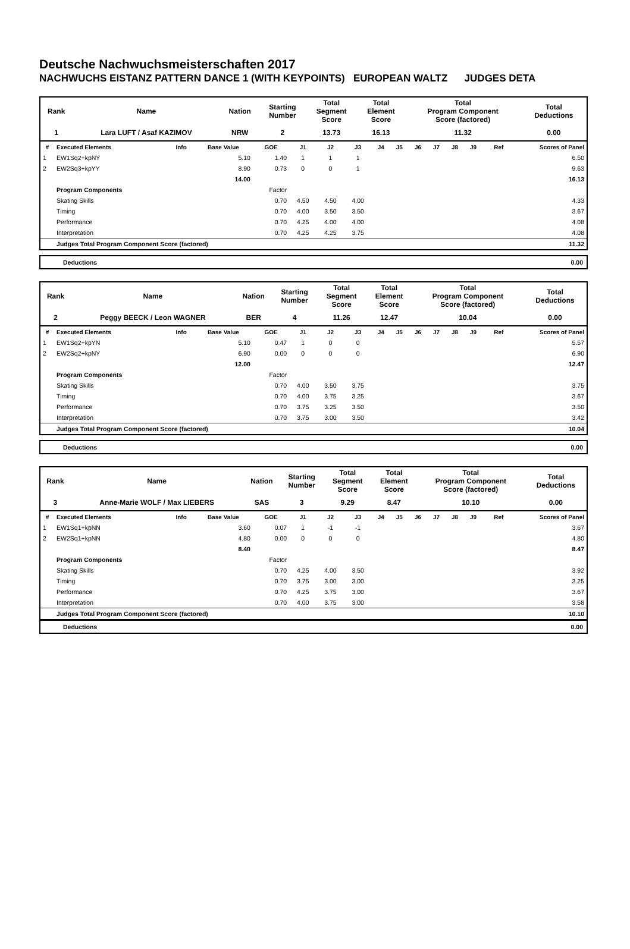Deutsche Nachwuchsmeisterschaften 2017
NACHWUCHS EISTANZ PATTERN DANCE 1 (WITH KEYPOINTS) EUROPEAN WALTZ JUDGES DETA
| Rank | Name | Nation | Starting Number | Total Segment Score | Total Element Score | Total Program Component Score (factored) | Total Deductions |
| --- | --- | --- | --- | --- | --- | --- | --- |
| 1 | Lara LUFT / Asaf KAZIMOV | NRW | 2 | 13.73 | 16.13 | 11.32 | 0.00 |
| # | Executed Elements | Info | Base Value | GOE | J1 | J2 | J3 | J4 | J5 | J6 | J7 | J8 | J9 | Ref | Scores of Panel |
| --- | --- | --- | --- | --- | --- | --- | --- | --- | --- | --- | --- | --- | --- | --- | --- |
| 1 | EW1Sq2+kpNY | | 5.10 | 1.40 | 1 | 1 | 1 | | | | | | | | 6.50 |
| 2 | EW2Sq3+kpYY | | 8.90 | 0.73 | 0 | 0 | 1 | | | | | | | | 9.63 |
| | | | 14.00 | | | | | | | | | | | | 16.13 |
| | Program Components | | | Factor | | | | | | | | | | | |
| | Skating Skills | | | 0.70 | 4.50 | 4.50 | 4.00 | | | | | | | | 4.33 |
| | Timing | | | 0.70 | 4.00 | 3.50 | 3.50 | | | | | | | | 3.67 |
| | Performance | | | 0.70 | 4.25 | 4.00 | 4.00 | | | | | | | | 4.08 |
| | Interpretation | | | 0.70 | 4.25 | 4.25 | 3.75 | | | | | | | | 4.08 |
| | Judges Total Program Component Score (factored) | | | | | | | | | | | | | | 11.32 |
Deductions 0.00
| Rank | Name | Nation | Starting Number | Total Segment Score | Total Element Score | Total Program Component Score (factored) | Total Deductions |
| --- | --- | --- | --- | --- | --- | --- | --- |
| 2 | Peggy BEECK / Leon WAGNER | BER | 4 | 11.26 | 12.47 | 10.04 | 0.00 |
| # | Executed Elements | Info | Base Value | GOE | J1 | J2 | J3 | J4 | J5 | J6 | J7 | J8 | J9 | Ref | Scores of Panel |
| --- | --- | --- | --- | --- | --- | --- | --- | --- | --- | --- | --- | --- | --- | --- | --- |
| 1 | EW1Sq2+kpYN | | 5.10 | 0.47 | 1 | 0 | 0 | | | | | | | | 5.57 |
| 2 | EW2Sq2+kpNY | | 6.90 | 0.00 | 0 | 0 | 0 | | | | | | | | 6.90 |
| | | | 12.00 | | | | | | | | | | | | 12.47 |
| | Program Components | | | Factor | | | | | | | | | | | |
| | Skating Skills | | | 0.70 | 4.00 | 3.50 | 3.75 | | | | | | | | 3.75 |
| | Timing | | | 0.70 | 4.00 | 3.75 | 3.25 | | | | | | | | 3.67 |
| | Performance | | | 0.70 | 3.75 | 3.25 | 3.50 | | | | | | | | 3.50 |
| | Interpretation | | | 0.70 | 3.75 | 3.00 | 3.50 | | | | | | | | 3.42 |
| | Judges Total Program Component Score (factored) | | | | | | | | | | | | | | 10.04 |
Deductions 0.00
| Rank | Name | Nation | Starting Number | Total Segment Score | Total Element Score | Total Program Component Score (factored) | Total Deductions |
| --- | --- | --- | --- | --- | --- | --- | --- |
| 3 | Anne-Marie WOLF / Max LIEBERS | SAS | 3 | 9.29 | 8.47 | 10.10 | 0.00 |
| # | Executed Elements | Info | Base Value | GOE | J1 | J2 | J3 | J4 | J5 | J6 | J7 | J8 | J9 | Ref | Scores of Panel |
| --- | --- | --- | --- | --- | --- | --- | --- | --- | --- | --- | --- | --- | --- | --- | --- |
| 1 | EW1Sq1+kpNN | | 3.60 | 0.07 | 1 | -1 | -1 | | | | | | | | 3.67 |
| 2 | EW2Sq1+kpNN | | 4.80 | 0.00 | 0 | 0 | 0 | | | | | | | | 4.80 |
| | | | 8.40 | | | | | | | | | | | | 8.47 |
| | Program Components | | | Factor | | | | | | | | | | | |
| | Skating Skills | | | 0.70 | 4.25 | 4.00 | 3.50 | | | | | | | | 3.92 |
| | Timing | | | 0.70 | 3.75 | 3.00 | 3.00 | | | | | | | | 3.25 |
| | Performance | | | 0.70 | 4.25 | 3.75 | 3.00 | | | | | | | | 3.67 |
| | Interpretation | | | 0.70 | 4.00 | 3.75 | 3.00 | | | | | | | | 3.58 |
| | Judges Total Program Component Score (factored) | | | | | | | | | | | | | | 10.10 |
Deductions 0.00